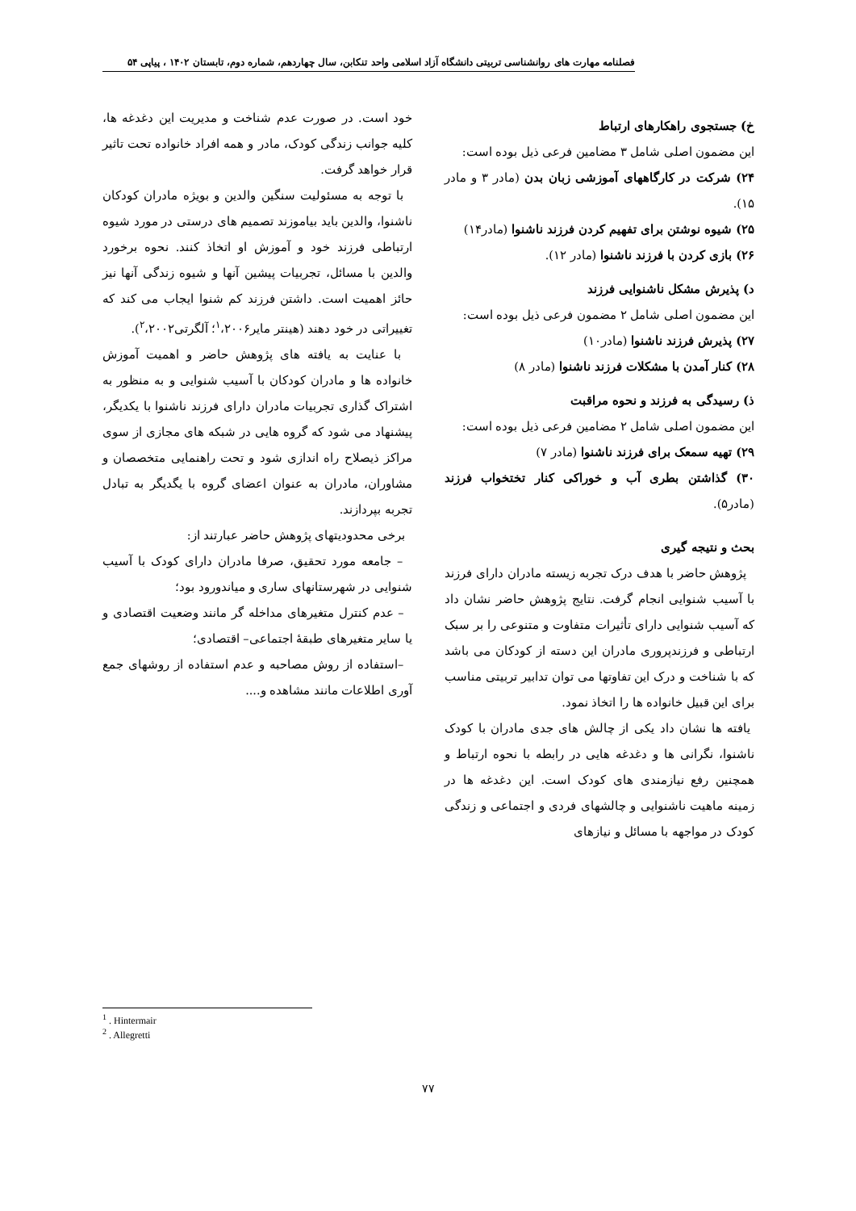فصلنامه مهارت های روانشناسی تربیتی دانشگاه آزاد اسلامی واحد تنکابن، سال چهاردهم، شماره دوم، تابستان ۱۴۰۲ ، پیاپی ۵۴
خ) جستجوی راهکارهای ارتباط
این مضمون اصلی شامل ۳ مضامین فرعی ذیل بوده است:
۲۴) شرکت در کارگاههای آموزشی زبان بدن (مادر ۳ و مادر ۱۵).
۲۵) شیوه نوشتن برای تفهیم کردن فرزند ناشنوا (مادر۱۴)
۲۶) بازی کردن با فرزند ناشنوا (مادر ۱۲).
د) پذیرش مشکل ناشنوایی فرزند
این مضمون اصلی شامل ۲ مضمون فرعی ذیل بوده است:
۲۷) پذیرش فرزند ناشنوا (مادر۱۰)
۲۸) کنار آمدن با مشکلات فرزند ناشنوا (مادر ۸)
ذ) رسیدگی به فرزند و نحوه مراقبت
این مضمون اصلی شامل ۲ مضامین فرعی ذیل بوده است:
۲۹) تهیه سمعک برای فرزند ناشنوا (مادر ۷)
۳۰) گذاشتن بطری آب و خوراکی کنار تختخواب فرزند (مادر۵).
بحث و نتیجه گیری
پژوهش حاضر با هدف درک تجربه زیسته مادران دارای فرزند با آسیب شنوایی انجام گرفت. نتایج پژوهش حاضر نشان داد که آسیب شنوایی دارای تأثیرات متفاوت و متنوعی را بر سبک ارتباطی و فرزندپروری مادران این دسته از کودکان می باشد که با شناخت و درک این تفاوتها می توان تدابیر تربیتی مناسب برای این قبیل خانواده ها را اتخاذ نمود.
یافته ها نشان داد یکی از چالش های جدی مادران با کودک ناشنوا، نگرانی ها و دغدغه هایی در رابطه با نحوه ارتباط و همچنین رفع نیازمندی های کودک است. این دغدغه ها در زمینه ماهیت ناشنوایی و چالشهای فردی و اجتماعی و زندگی کودک در مواجهه با مسائل و نیازهای
خود است. در صورت عدم شناخت و مدیریت این دغدغه ها، کلیه جوانب زندگی کودک، مادر و همه افراد خانواده تحت تاثیر قرار خواهد گرفت.
با توجه به مسئولیت سنگین والدین و بویژه مادران کودکان ناشنوا، والدین باید بیاموزند تصمیم های درستی در مورد شیوه ارتباطی فرزند خود و آموزش او اتخاذ کنند. نحوه برخورد والدین با مسائل، تجربیات پیشین آنها و شیوه زندگی آنها نیز حائز اهمیت است. داشتن فرزند کم شنوا ایجاب می کند که تغییراتی در خود دهند (هینتر مایر<sup>۱</sup>،۲۰۰۶؛ آلگرتی<sup>۲</sup>،۲۰۰۲).
با عنایت به یافته های پژوهش حاضر و اهمیت آموزش خانواده ها و مادران کودکان با آسیب شنوایی و به منظور به اشتراک گذاری تجربیات مادران دارای فرزند ناشنوا با یکدیگر، پیشنهاد می شود که گروه هایی در شبکه های مجازی از سوی مراکز ذیصلاح راه اندازی شود و تحت راهنمایی متخصصان و مشاوران، مادران به عنوان اعضای گروه با یگدیگر به تبادل تجربه بپردازند.
برخی محدودیتهای پژوهش حاضر عبارتند از:
– جامعه مورد تحقیق، صرفا مادران دارای کودک با آسیب شنوایی در شهرستانهای ساری و میاندورود بود؛
– عدم کنترل متغیرهای مداخله گر مانند وضعیت اقتصادی و یا سایر متغیرهای طبقهٔ اجتماعی– اقتصادی؛
–استفاده از روش مصاحبه و عدم استفاده از روشهای جمع آوری اطلاعات مانند مشاهده و....
<sup>1</sup> . Hintermair
<sup>2</sup> . Allegretti
۷۷